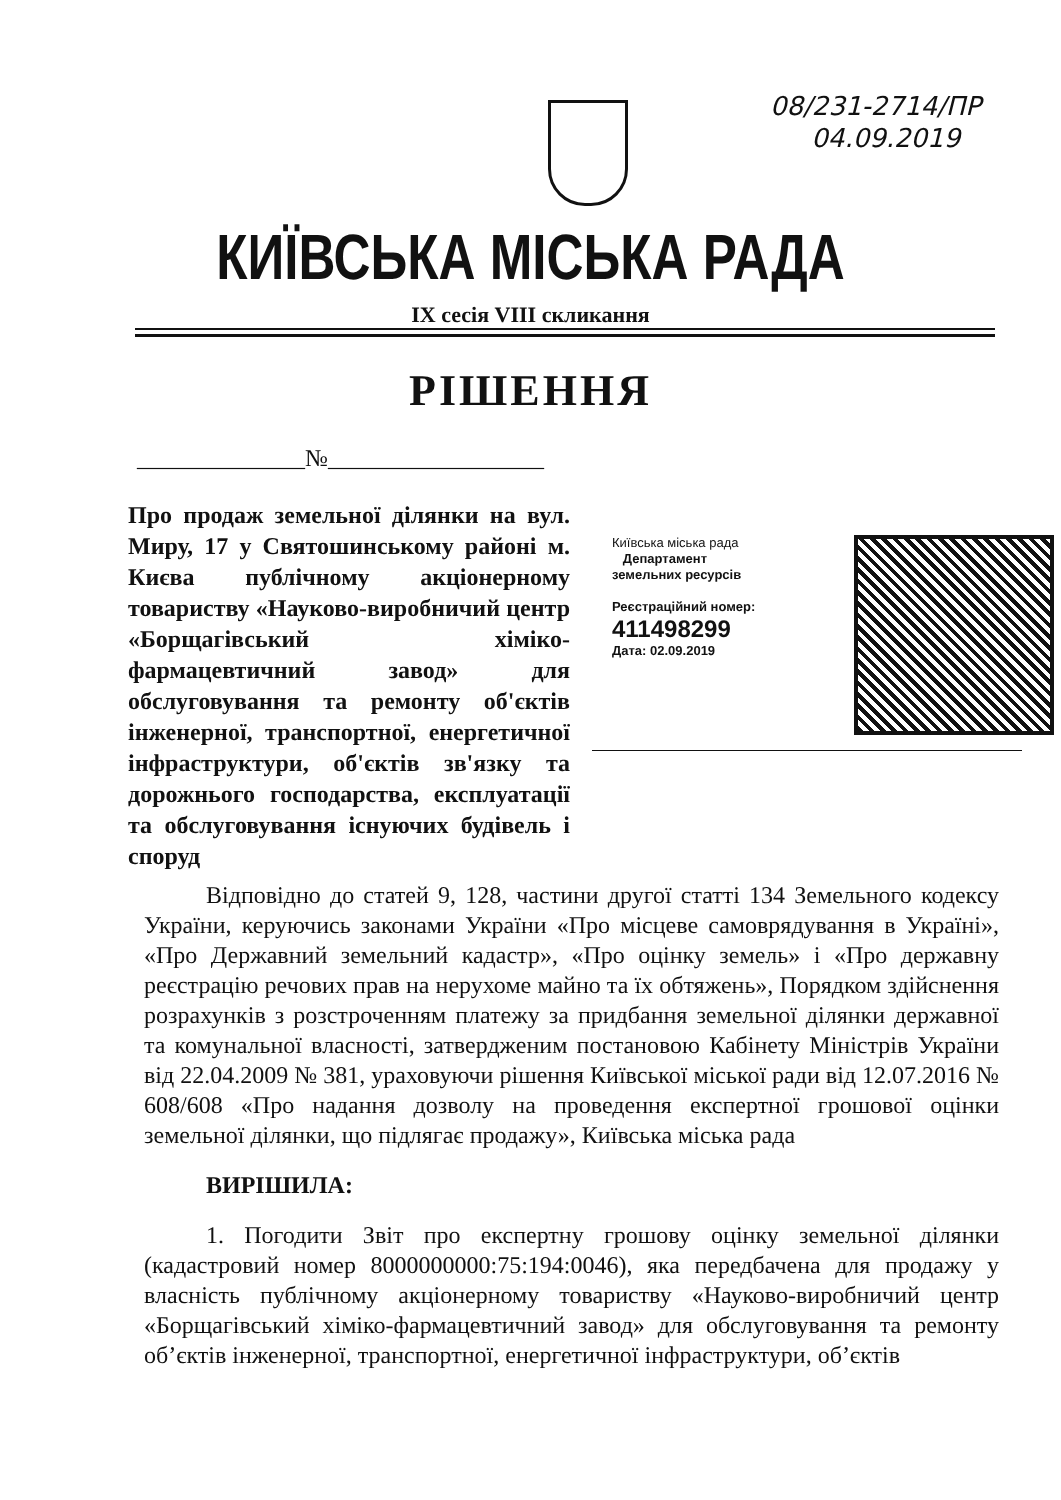08/231-2714/ПР
04.09.2019
КИЇВСЬКА МІСЬКА РАДА
IX сесія VIII скликання
РІШЕННЯ
______________№__________________
Про продаж земельної ділянки на вул. Миру, 17 у Святошинському районі м. Києва публічному акціонерному товариству «Науково-виробничий центр «Борщагівський хіміко-фармацевтичний завод» для обслуговування та ремонту об'єктів інженерної, транспортної, енергетичної інфраструктури, об'єктів зв'язку та дорожнього господарства, експлуатації та обслуговування існуючих будівель і споруд
Київська міська рада
Департамент
земельних ресурсів
Реєстраційний номер:
411498299
Дата: 02.09.2019
Відповідно до статей 9, 128, частини другої статті 134 Земельного кодексу України, керуючись законами України «Про місцеве самоврядування в Україні», «Про Державний земельний кадастр», «Про оцінку земель» і «Про державну реєстрацію речових прав на нерухоме майно та їх обтяжень», Порядком здійснення розрахунків з розстроченням платежу за придбання земельної ділянки державної та комунальної власності, затвердженим постановою Кабінету Міністрів України від 22.04.2009 № 381, ураховуючи рішення Київської міської ради від 12.07.2016 № 608/608 «Про надання дозволу на проведення експертної грошової оцінки земельної ділянки, що підлягає продажу», Київська міська рада
ВИРІШИЛА:
1. Погодити Звіт про експертну грошову оцінку земельної ділянки (кадастровий номер 8000000000:75:194:0046), яка передбачена для продажу у власність публічному акціонерному товариству «Науково-виробничий центр «Борщагівський хіміко-фармацевтичний завод» для обслуговування та ремонту об’єктів інженерної, транспортної, енергетичної інфраструктури, об’єктів